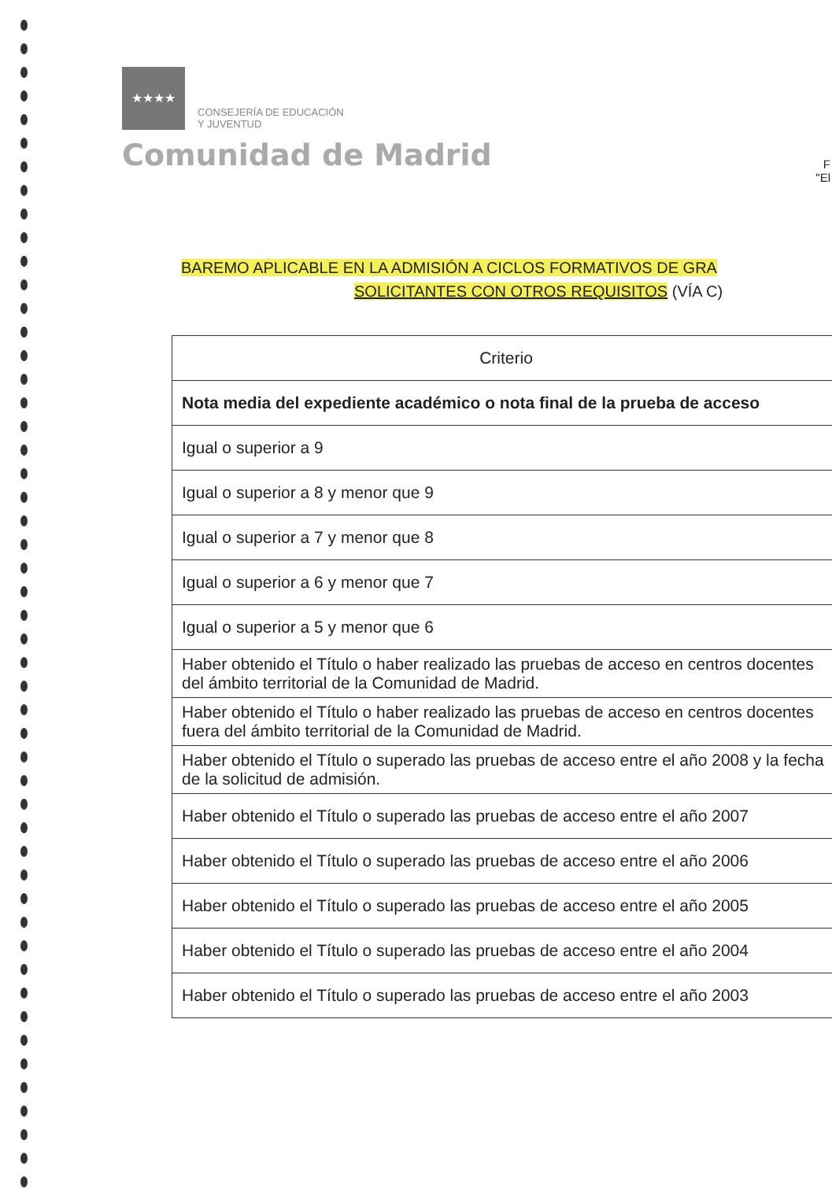★★★★
CONSEJERÍA DE EDUCACIÓN
Y JUVENTUD
Comunidad de Madrid
F
"El
BAREMO APLICABLE EN LA ADMISIÓN A CICLOS FORMATIVOS DE GRA
SOLICITANTES CON OTROS REQUISITOS (VÍA C)
| Criterio |
| --- |
| Nota media del expediente académico o nota final de la prueba de acceso |
| Igual o superior a 9 |
| Igual o superior a 8 y menor que 9 |
| Igual o superior a 7 y menor que 8 |
| Igual o superior a 6 y menor que 7 |
| Igual o superior a 5 y menor que 6 |
| Haber obtenido el Título o haber realizado las pruebas de acceso en centros docentes del ámbito territorial de la Comunidad de Madrid. |
| Haber obtenido el Título o haber realizado las pruebas de acceso en centros docentes fuera del ámbito territorial de la Comunidad de Madrid. |
| Haber obtenido el Título o superado las pruebas de acceso entre el año 2008 y la fecha de la solicitud de admisión. |
| Haber obtenido el Título o superado las pruebas de acceso entre el año 2007 |
| Haber obtenido el Título o superado las pruebas de acceso entre el año 2006 |
| Haber obtenido el Título o superado las pruebas de acceso entre el año 2005 |
| Haber obtenido el Título o superado las pruebas de acceso entre el año 2004 |
| Haber obtenido el Título o superado las pruebas de acceso entre el año 2003 |